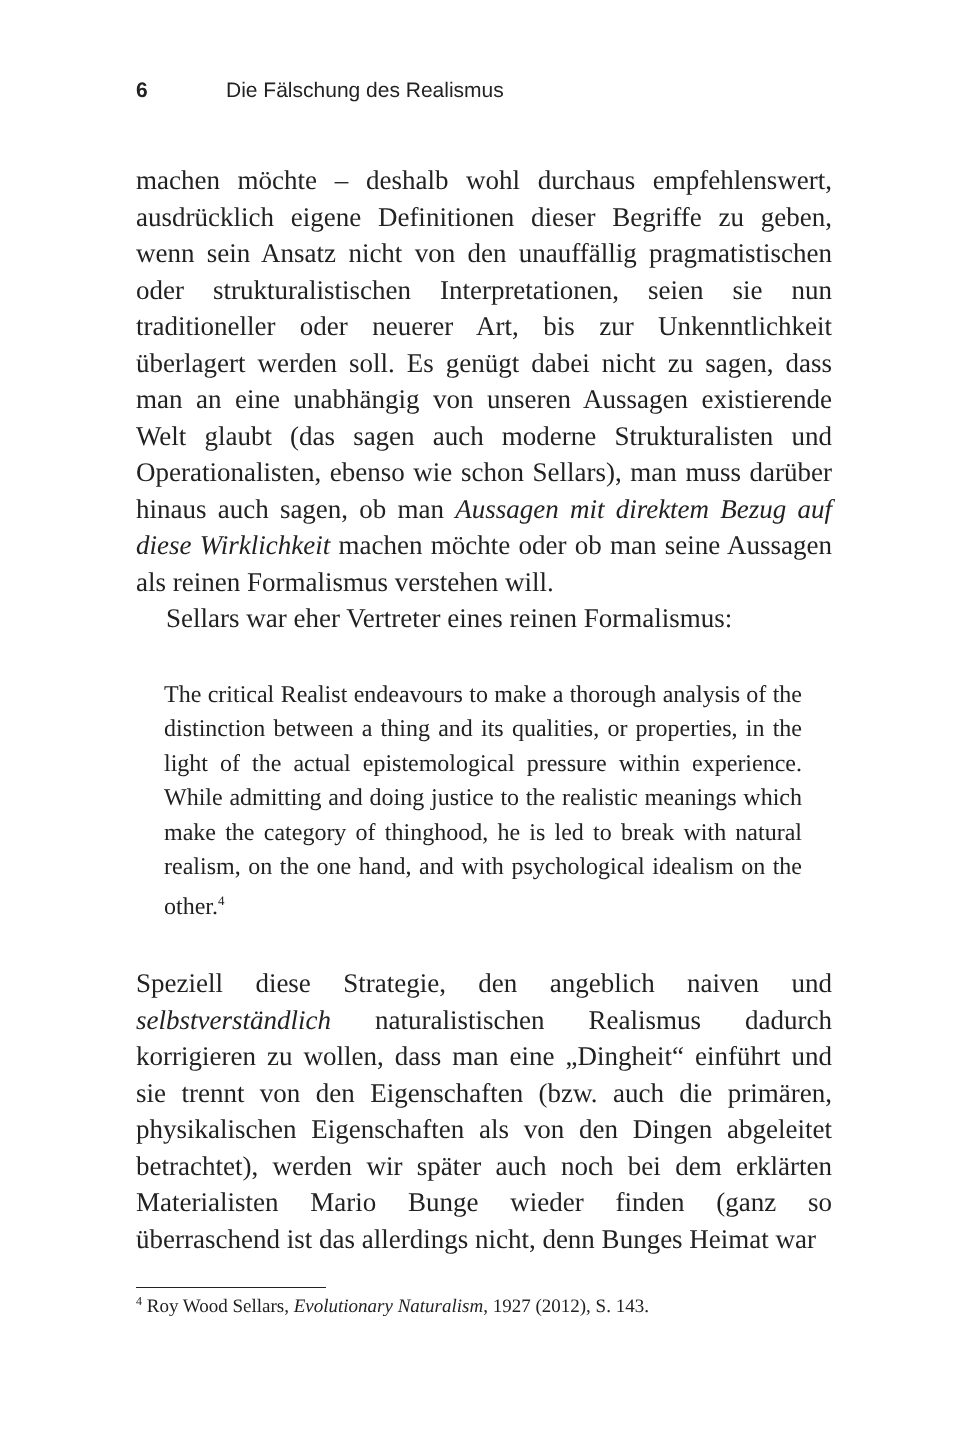6 Die Fälschung des Realismus
machen möchte – deshalb wohl durchaus empfehlenswert, ausdrücklich eigene Definitionen dieser Begriffe zu geben, wenn sein Ansatz nicht von den unauffällig pragmatistischen oder strukturalistischen Interpretationen, seien sie nun traditioneller oder neuerer Art, bis zur Unkenntlichkeit überlagert werden soll. Es genügt dabei nicht zu sagen, dass man an eine unabhängig von unseren Aussagen existierende Welt glaubt (das sagen auch moderne Strukturalisten und Operationalisten, ebenso wie schon Sellars), man muss darüber hinaus auch sagen, ob man Aussagen mit direktem Bezug auf diese Wirklichkeit machen möchte oder ob man seine Aussagen als reinen Formalismus verstehen will.
Sellars war eher Vertreter eines reinen Formalismus:
The critical Realist endeavours to make a thorough analysis of the distinction between a thing and its qualities, or properties, in the light of the actual epistemological pressure within experience. While admitting and doing justice to the realistic meanings which make the category of thinghood, he is led to break with natural realism, on the one hand, and with psychological idealism on the other.<sup>4</sup>
Speziell diese Strategie, den angeblich naiven und selbstverständlich naturalistischen Realismus dadurch korrigieren zu wollen, dass man eine „Dingheit“ einführt und sie trennt von den Eigenschaften (bzw. auch die primären, physikalischen Eigenschaften als von den Dingen abgeleitet betrachtet), werden wir später auch noch bei dem erklärten Materialisten Mario Bunge wieder finden (ganz so überraschend ist das allerdings nicht, denn Bunges Heimat war
<sup>4</sup> Roy Wood Sellars, Evolutionary Naturalism, 1927 (2012), S. 143.